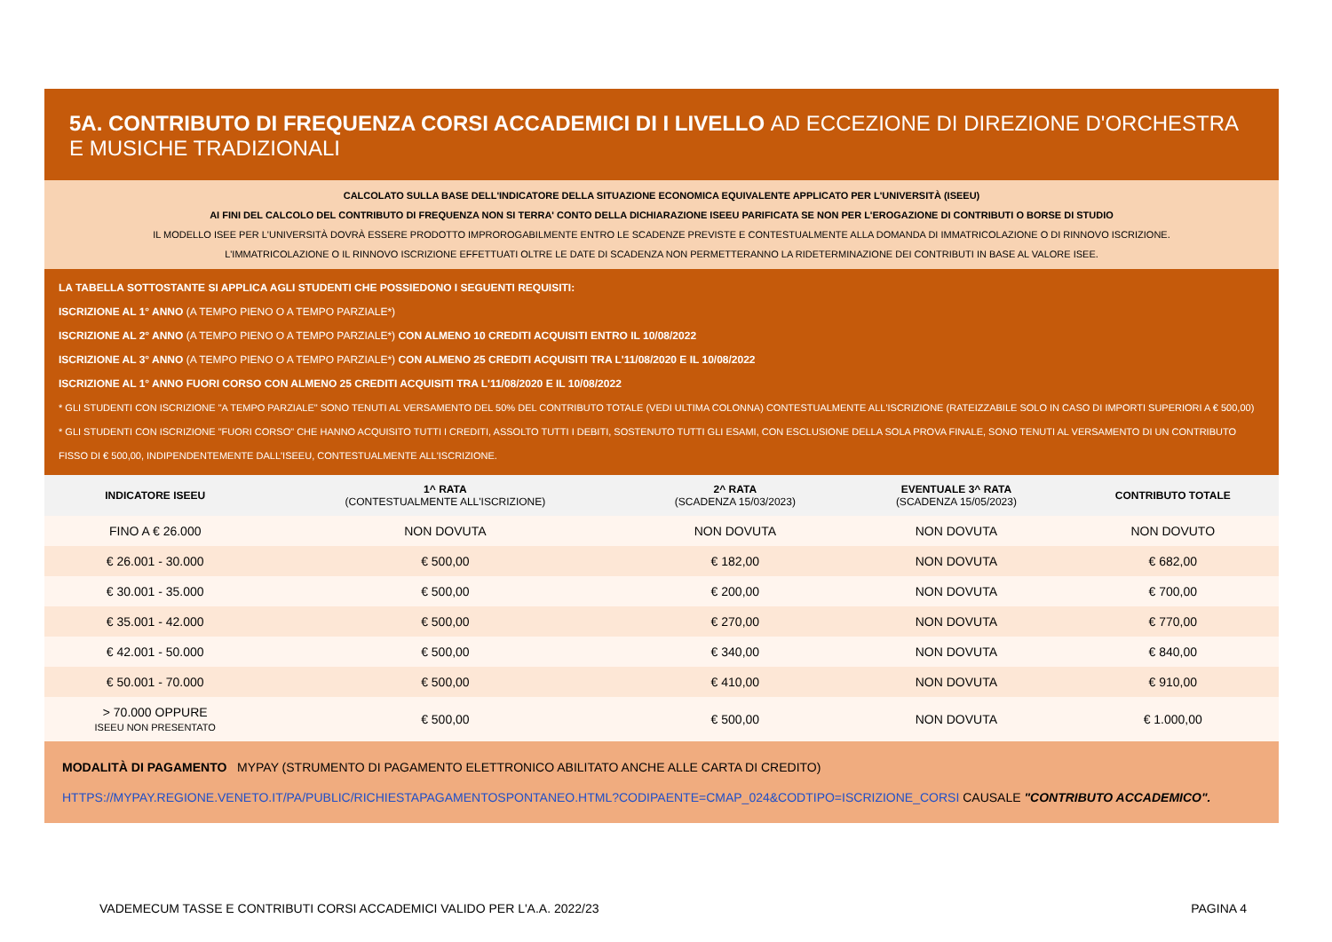5A. CONTRIBUTO DI FREQUENZA CORSI ACCADEMICI DI I LIVELLO AD ECCEZIONE DI DIREZIONE D'ORCHESTRA E MUSICHE TRADIZIONALI
CALCOLATO SULLA BASE DELL'INDICATORE DELLA SITUAZIONE ECONOMICA EQUIVALENTE APPLICATO PER L'UNIVERSITÀ (ISEEU)
AI FINI DEL CALCOLO DEL CONTRIBUTO DI FREQUENZA NON SI TERRA' CONTO DELLA DICHIARAZIONE ISEEU PARIFICATA SE NON PER L'EROGAZIONE DI CONTRIBUTI O BORSE DI STUDIO
IL MODELLO ISEE PER L'UNIVERSITÀ DOVRÀ ESSERE PRODOTTO IMPROROGABILMENTE ENTRO LE SCADENZE PREVISTE E CONTESTUALMENTE ALLA DOMANDA DI IMMATRICOLAZIONE O DI RINNOVO ISCRIZIONE.
L'IMMATRICOLAZIONE O IL RINNOVO ISCRIZIONE EFFETTUATI OLTRE LE DATE DI SCADENZA NON PERMETTERANNO LA RIDETERMINAZIONE DEI CONTRIBUTI IN BASE AL VALORE ISEE.
LA TABELLA SOTTOSTANTE SI APPLICA AGLI STUDENTI CHE POSSIEDONO I SEGUENTI REQUISITI:
ISCRIZIONE AL 1° ANNO (A TEMPO PIENO O A TEMPO PARZIALE*)
ISCRIZIONE AL 2° ANNO (A TEMPO PIENO O A TEMPO PARZIALE*) CON ALMENO 10 CREDITI ACQUISITI ENTRO IL 10/08/2022
ISCRIZIONE AL 3° ANNO (A TEMPO PIENO O A TEMPO PARZIALE*) CON ALMENO 25 CREDITI ACQUISITI TRA L'11/08/2020 E IL 10/08/2022
ISCRIZIONE AL 1° ANNO FUORI CORSO CON ALMENO 25 CREDITI ACQUISITI TRA L'11/08/2020 E IL 10/08/2022
* GLI STUDENTI CON ISCRIZIONE "A TEMPO PARZIALE" SONO TENUTI AL VERSAMENTO DEL 50% DEL CONTRIBUTO TOTALE (VEDI ULTIMA COLONNA) CONTESTUALMENTE ALL'ISCRIZIONE (RATEIZZABILE SOLO IN CASO DI IMPORTI SUPERIORI A € 500,00)
* GLI STUDENTI CON ISCRIZIONE "FUORI CORSO" CHE HANNO ACQUISITO TUTTI I CREDITI, ASSOLTO TUTTI I DEBITI, SOSTENUTO TUTTI GLI ESAMI, CON ESCLUSIONE DELLA SOLA PROVA FINALE, SONO TENUTI AL VERSAMENTO DI UN CONTRIBUTO FISSO DI € 500,00, INDIPENDENTEMENTE DALL'ISEEU, CONTESTUALMENTE ALL'ISCRIZIONE.
| INDICATORE ISEEU | 1^ RATA (CONTESTUALMENTE ALL'ISCRIZIONE) | 2^ RATA (SCADENZA 15/03/2023) | EVENTUALE 3^ RATA (SCADENZA 15/05/2023) | CONTRIBUTO TOTALE |
| --- | --- | --- | --- | --- |
| FINO A € 26.000 | NON DOVUTA | NON DOVUTA | NON DOVUTA | NON DOVUTO |
| € 26.001 - 30.000 | € 500,00 | € 182,00 | NON DOVUTA | € 682,00 |
| € 30.001 - 35.000 | € 500,00 | € 200,00 | NON DOVUTA | € 700,00 |
| € 35.001 - 42.000 | € 500,00 | € 270,00 | NON DOVUTA | € 770,00 |
| € 42.001 - 50.000 | € 500,00 | € 340,00 | NON DOVUTA | € 840,00 |
| € 50.001 - 70.000 | € 500,00 | € 410,00 | NON DOVUTA | € 910,00 |
| > 70.000 OPPURE ISEEU NON PRESENTATO | € 500,00 | € 500,00 | NON DOVUTA | € 1.000,00 |
MODALITÀ DI PAGAMENTO MYPAY (STRUMENTO DI PAGAMENTO ELETTRONICO ABILITATO ANCHE ALLE CARTA DI CREDITO)
HTTPS://MYPAY.REGIONE.VENETO.IT/PA/PUBLIC/RICHIESTAPAGAMENTOSPONTANEO.HTML?CODIPAENTE=CMAP_024&CODTIPO=ISCRIZIONE_CORSI CAUSALE "CONTRIBUTO ACCADEMICO".
VADEMECUM TASSE E CONTRIBUTI CORSI ACCADEMICI VALIDO PER L'A.A. 2022/23 PAGINA 4